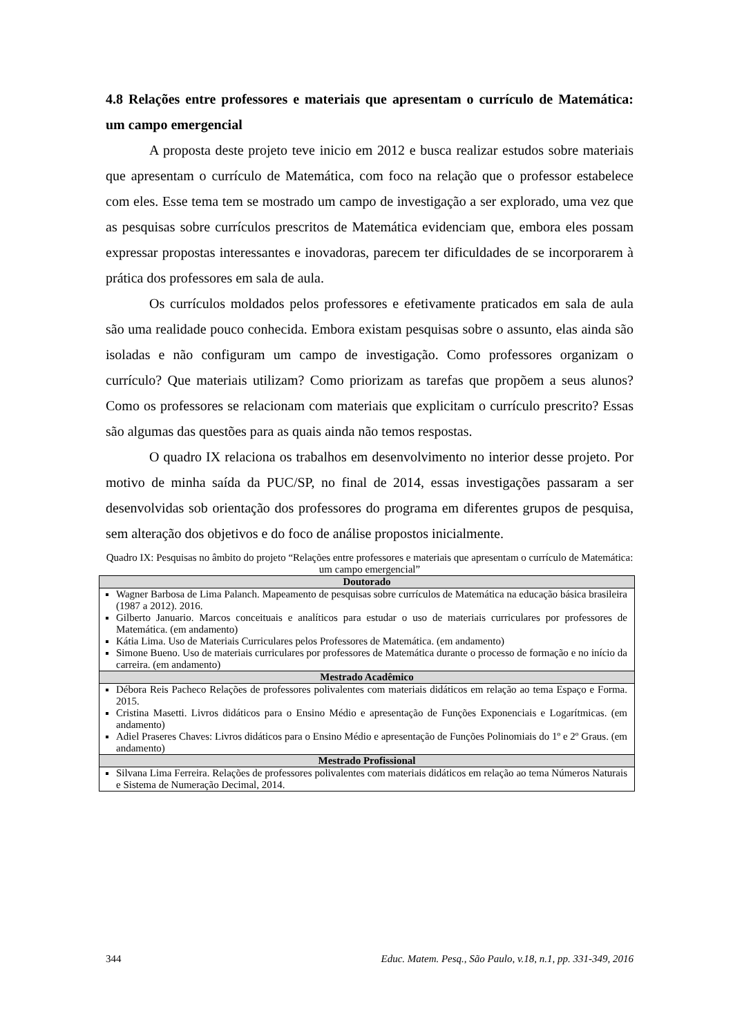4.8 Relações entre professores e materiais que apresentam o currículo de Matemática: um campo emergencial
A proposta deste projeto teve inicio em 2012 e busca realizar estudos sobre materiais que apresentam o currículo de Matemática, com foco na relação que o professor estabelece com eles. Esse tema tem se mostrado um campo de investigação a ser explorado, uma vez que as pesquisas sobre currículos prescritos de Matemática evidenciam que, embora eles possam expressar propostas interessantes e inovadoras, parecem ter dificuldades de se incorporarem à prática dos professores em sala de aula.
Os currículos moldados pelos professores e efetivamente praticados em sala de aula são uma realidade pouco conhecida. Embora existam pesquisas sobre o assunto, elas ainda são isoladas e não configuram um campo de investigação. Como professores organizam o currículo? Que materiais utilizam? Como priorizam as tarefas que propõem a seus alunos? Como os professores se relacionam com materiais que explicitam o currículo prescrito? Essas são algumas das questões para as quais ainda não temos respostas.
O quadro IX relaciona os trabalhos em desenvolvimento no interior desse projeto. Por motivo de minha saída da PUC/SP, no final de 2014, essas investigações passaram a ser desenvolvidas sob orientação dos professores do programa em diferentes grupos de pesquisa, sem alteração dos objetivos e do foco de análise propostos inicialmente.
Quadro IX: Pesquisas no âmbito do projeto “Relações entre professores e materiais que apresentam o currículo de Matemática: um campo emergencial”
| Doutorado |
| --- |
| Wagner Barbosa de Lima Palanch. Mapeamento de pesquisas sobre currículos de Matemática na educação básica brasileira (1987 a 2012). 2016. Gilberto Januario. Marcos conceituais e analíticos para estudar o uso de materiais curriculares por professores de Matemática. (em andamento) Kátia Lima. Uso de Materiais Curriculares pelos Professores de Matemática. (em andamento) Simone Bueno. Uso de materiais curriculares por professores de Matemática durante o processo de formação e no início da carreira. (em andamento) |
| Mestrado Acadêmico |
| Débora Reis Pacheco Relações de professores polivalentes com materiais didáticos em relação ao tema Espaço e Forma. 2015. Cristina Masetti. Livros didáticos para o Ensino Médio e apresentação de Funções Exponenciais e Logarítmicas. (em andamento) Adiel Praseres Chaves: Livros didáticos para o Ensino Médio e apresentação de Funções Polinomiais do 1º e 2º Graus. (em andamento) |
| Mestrado Profissional |
| Silvana Lima Ferreira. Relações de professores polivalentes com materiais didáticos em relação ao tema Números Naturais e Sistema de Numeração Decimal, 2014. |
344 Educ. Matem. Pesq., São Paulo, v.18, n.1, pp. 331-349, 2016